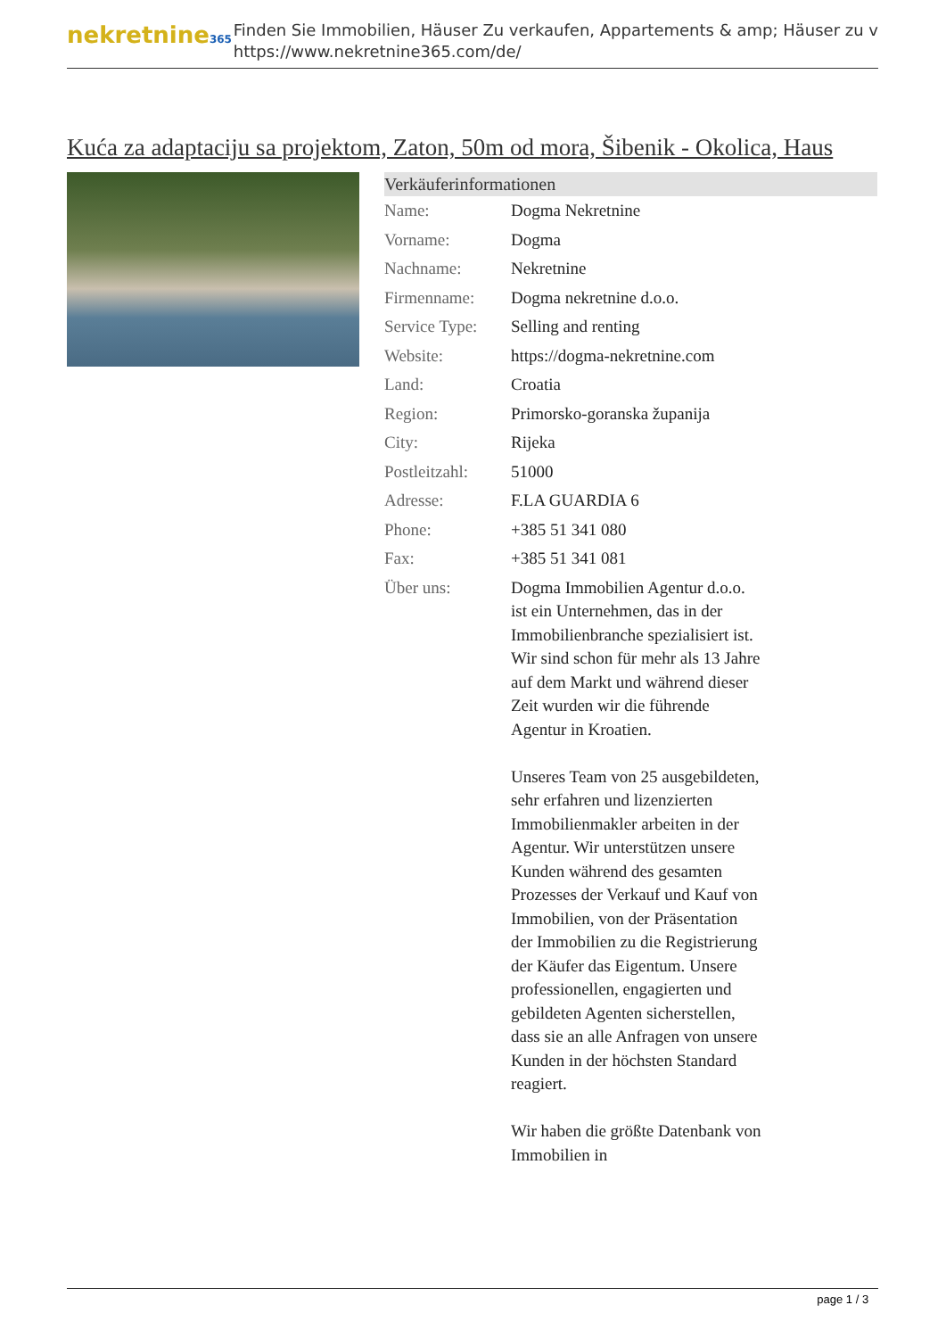nekretnine365
Finden Sie Immobilien, Häuser Zu verkaufen, Appartements & amp; Häuser zu v
https://www.nekretnine365.com/de/
Kuća za adaptaciju sa projektom, Zaton, 50m od mora, Šibenik - Okolica, Haus
| Verkäuferinformationen | |
| --- | --- |
| Name: | Dogma Nekretnine |
| Vorname: | Dogma |
| Nachname: | Nekretnine |
| Firmenname: | Dogma nekretnine d.o.o. |
| Service Type: | Selling and renting |
| Website: | https://dogma-nekretnine.com |
| Land: | Croatia |
| Region: | Primorsko-goranska županija |
| City: | Rijeka |
| Postleitzahl: | 51000 |
| Adresse: | F.LA GUARDIA 6 |
| Phone: | +385 51 341 080 |
| Fax: | +385 51 341 081 |
| Über uns: | Dogma Immobilien Agentur d.o.o. ist ein Unternehmen, das in der Immobilienbranche spezialisiert ist. Wir sind schon für mehr als 13 Jahre auf dem Markt und während dieser Zeit wurden wir die führende Agentur in Kroatien. Unseres Team von 25 ausgebildeten, sehr erfahren und lizenzierten Immobilienmakler arbeiten in der Agentur. Wir unterstützen unsere Kunden während des gesamten Prozesses der Verkauf und Kauf von Immobilien, von der Präsentation der Immobilien zu die Registrierung der Käufer das Eigentum. Unsere professionellen, engagierten und gebildeten Agenten sicherstellen, dass sie an alle Anfragen von unsere Kunden in der höchsten Standard reagiert. Wir haben die größte Datenbank von Immobilien in |
page 1 / 3